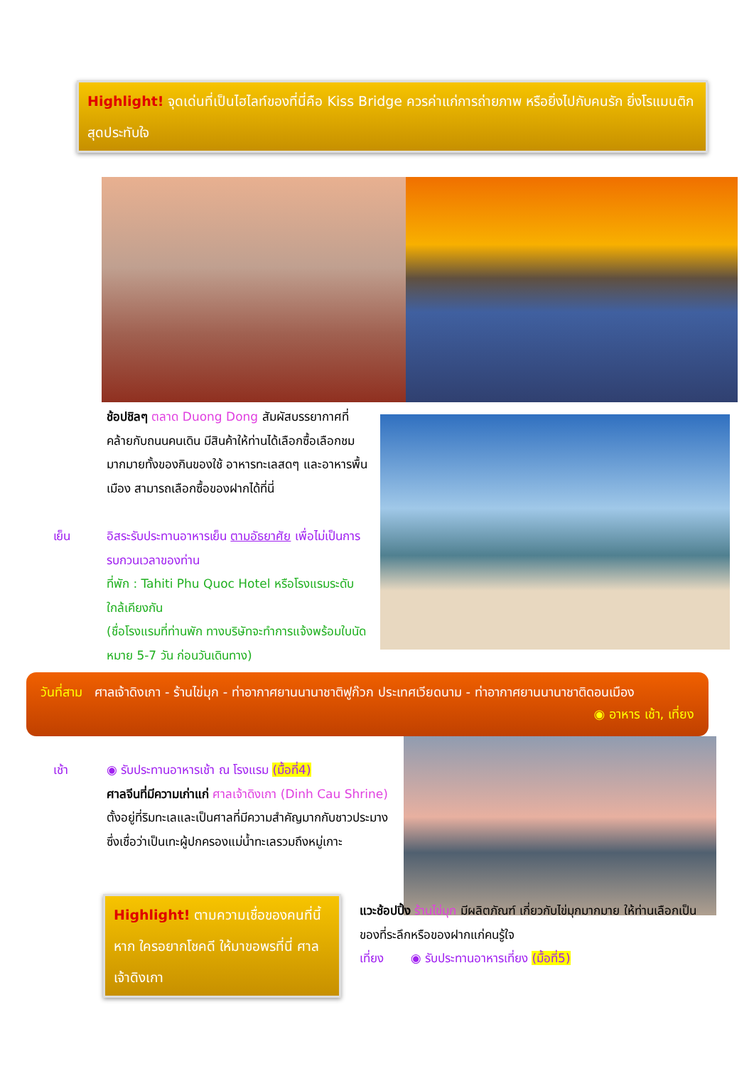Highlight! จุดเด่นที่เป็นไฮไลท์ของที่นี่คือ Kiss Bridge ควรค่าแก่การถ่ายภาพ หรือยิ่งไปกับคนรัก ยิ่งโรแมนติก สุดประทับใจ
ช้อปชิลๆ ตลาด Duong Dong สัมผัสบรรยากาศที่คล้ายกับถนนคนเดิน มีสินค้าให้ท่านได้เลือกซื้อเลือกชมมากมายทั้งของกินของใช้ อาหารทะเลสดๆ และอาหารพื้นเมือง สามารถเลือกซื้อของฝากได้ที่นี่
เย็น
อิสระรับประทานอาหารเย็น ตามอัธยาศัย เพื่อไม่เป็นการรบกวนเวลาของท่าน
ที่พัก : Tahiti Phu Quoc Hotel หรือโรงแรมระดับใกล้เคียงกัน
(ชื่อโรงแรมที่ท่านพัก ทางบริษัทจะทำการแจ้งพร้อมใบนัดหมาย 5-7 วัน ก่อนวันเดินทาง)
วันที่สาม ศาลเจ้าดิงเกา - ร้านไข่มุก - ท่าอากาศยานนานาชาติฟูก๊วก ประเทศเวียดนาม - ท่าอากาศยานนานาชาติดอนเมือง ◉ อาหาร เช้า, เที่ยง
เช้า
◉ รับประทานอาหารเช้า ณ โรงแรม (มื้อที่4)
ศาลจีนที่มีความเก่าแก่ ศาลเจ้าดิงเกา (Dinh Cau Shrine) ตั้งอยู่ที่ริมทะเลและเป็นศาลที่มีความสำคัญมากกับชาวประมาง ซึ่งเชื่อว่าเป็นเทะผู้ปกครองแม่น้ำทะเลรวมถึงหมู่เกาะ
Highlight! ตามความเชื่อของคนที่นี้ หาก ใครอยากโชคดี ให้มาขอพรที่นี่ ศาลเจ้าดิงเกา
แวะช้อปปิ้ง ร้านไข่มุก มีผลิตภัณฑ์ เกี่ยวกับไข่มุกมากมาย ให้ท่านเลือกเป็นของที่ระลึกหรือของฝากแก่คนรู้ใจ
เที่ยง ◉ รับประทานอาหารเที่ยง (มื้อที่5)